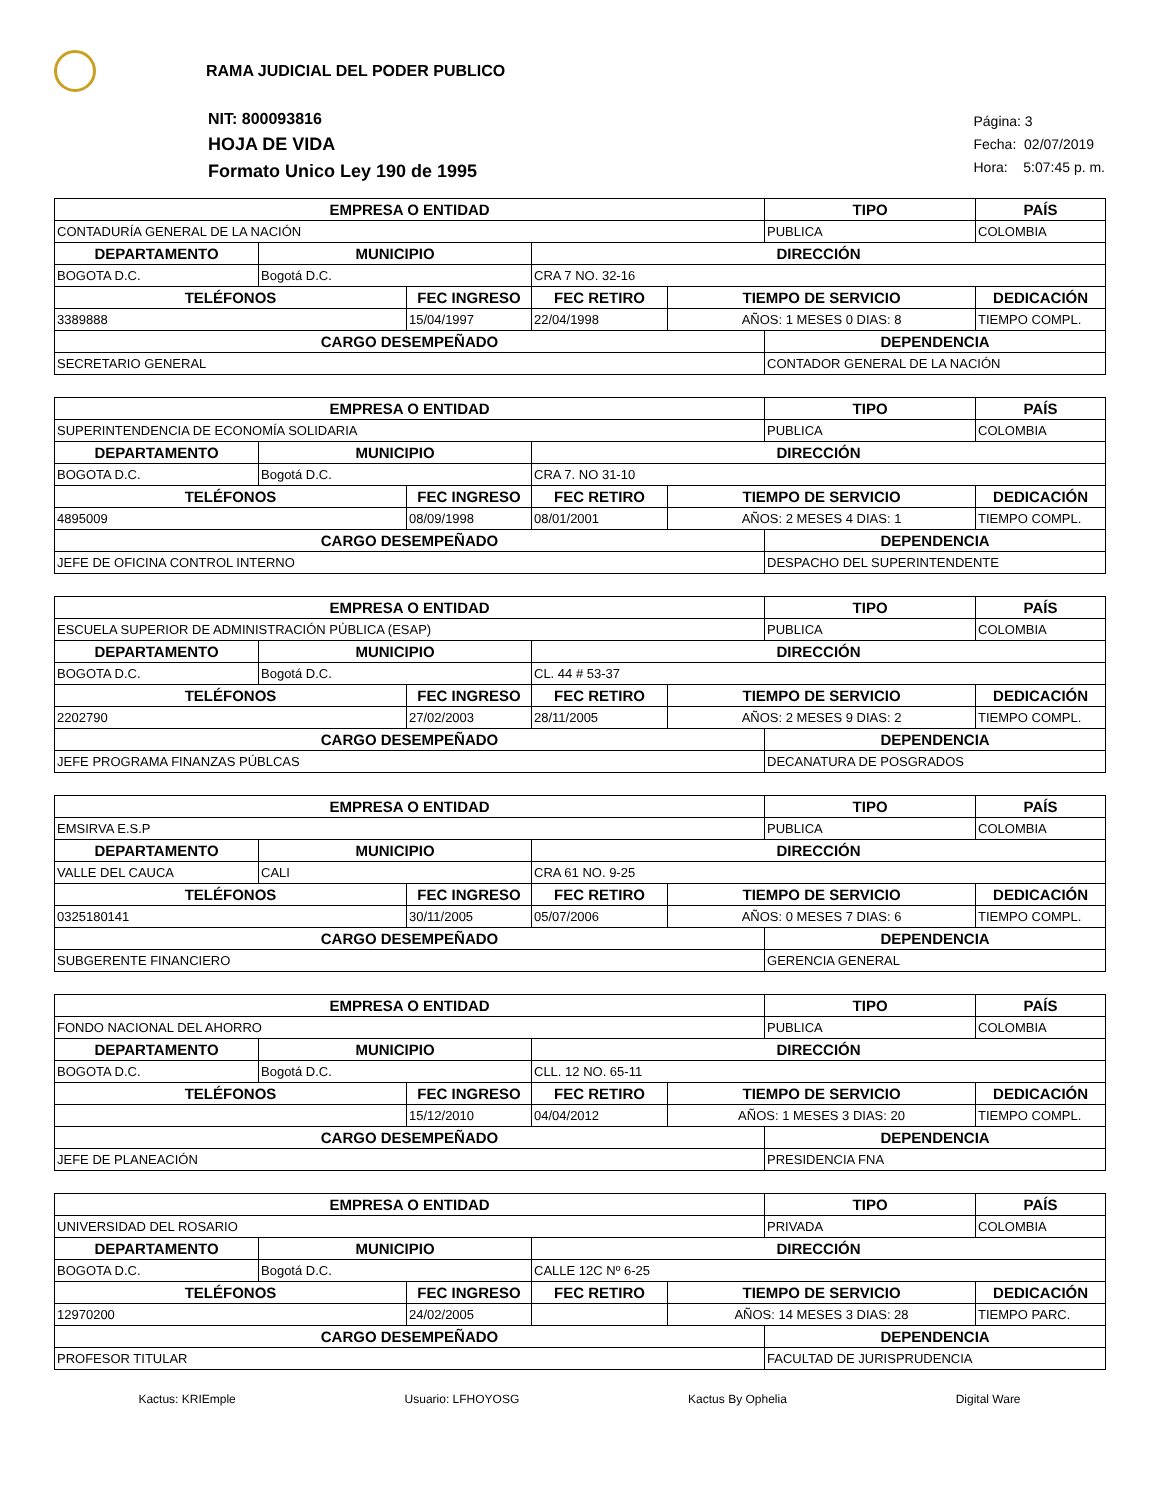RAMA JUDICIAL DEL PODER PUBLICO
NIT: 800093816
HOJA DE VIDA
Formato Unico Ley 190 de 1995
Página: 3
Fecha: 02/07/2019
Hora: 5:07:45 p. m.
| EMPRESA O ENTIDAD | | | | | TIPO | PAÍS |
| --- | --- | --- | --- | --- | --- | --- |
| CONTADURÍA GENERAL DE LA NACIÓN | | | | | PUBLICA | COLOMBIA |
| DEPARTAMENTO | MUNICIPIO | | DIRECCIÓN | | | |
| BOGOTA D.C. | Bogotá D.C. | | CRA 7 NO. 32-16 | | | |
| TELÉFONOS | | FEC INGRESO | FEC RETIRO | TIEMPO DE SERVICIO | | DEDICACIÓN |
| 3389888 | | 15/04/1997 | 22/04/1998 | AÑOS: 1 MESES 0 DIAS: 8 | | TIEMPO COMPL. |
| CARGO DESEMPEÑADO | | | | | DEPENDENCIA | |
| SECRETARIO GENERAL | | | | | CONTADOR GENERAL DE LA NACIÓN | |
| EMPRESA O ENTIDAD | | | | | TIPO | PAÍS |
| --- | --- | --- | --- | --- | --- | --- |
| SUPERINTENDENCIA DE ECONOMÍA SOLIDARIA | | | | | PUBLICA | COLOMBIA |
| DEPARTAMENTO | MUNICIPIO | | DIRECCIÓN | | | |
| BOGOTA D.C. | Bogotá D.C. | | CRA 7. NO 31-10 | | | |
| TELÉFONOS | | FEC INGRESO | FEC RETIRO | TIEMPO DE SERVICIO | | DEDICACIÓN |
| 4895009 | | 08/09/1998 | 08/01/2001 | AÑOS: 2 MESES 4 DIAS: 1 | | TIEMPO COMPL. |
| CARGO DESEMPEÑADO | | | | | DEPENDENCIA | |
| JEFE DE OFICINA CONTROL INTERNO | | | | | DESPACHO DEL SUPERINTENDENTE | |
| EMPRESA O ENTIDAD | | | | | TIPO | PAÍS |
| --- | --- | --- | --- | --- | --- | --- |
| ESCUELA SUPERIOR DE ADMINISTRACIÓN PÚBLICA (ESAP) | | | | | PUBLICA | COLOMBIA |
| DEPARTAMENTO | MUNICIPIO | | DIRECCIÓN | | | |
| BOGOTA D.C. | Bogotá D.C. | | CL. 44 # 53-37 | | | |
| TELÉFONOS | | FEC INGRESO | FEC RETIRO | TIEMPO DE SERVICIO | | DEDICACIÓN |
| 2202790 | | 27/02/2003 | 28/11/2005 | AÑOS: 2 MESES 9 DIAS: 2 | | TIEMPO COMPL. |
| CARGO DESEMPEÑADO | | | | | DEPENDENCIA | |
| JEFE PROGRAMA FINANZAS PÚBLCAS | | | | | DECANATURA DE POSGRADOS | |
| EMPRESA O ENTIDAD | | | | | TIPO | PAÍS |
| --- | --- | --- | --- | --- | --- | --- |
| EMSIRVA E.S.P | | | | | PUBLICA | COLOMBIA |
| DEPARTAMENTO | MUNICIPIO | | DIRECCIÓN | | | |
| VALLE DEL CAUCA | CALI | | CRA 61 NO. 9-25 | | | |
| TELÉFONOS | | FEC INGRESO | FEC RETIRO | TIEMPO DE SERVICIO | | DEDICACIÓN |
| 0325180141 | | 30/11/2005 | 05/07/2006 | AÑOS: 0 MESES 7 DIAS: 6 | | TIEMPO COMPL. |
| CARGO DESEMPEÑADO | | | | | DEPENDENCIA | |
| SUBGERENTE FINANCIERO | | | | | GERENCIA GENERAL | |
| EMPRESA O ENTIDAD | | | | | TIPO | PAÍS |
| --- | --- | --- | --- | --- | --- | --- |
| FONDO NACIONAL DEL AHORRO | | | | | PUBLICA | COLOMBIA |
| DEPARTAMENTO | MUNICIPIO | | DIRECCIÓN | | | |
| BOGOTA D.C. | Bogotá D.C. | | CLL. 12 NO. 65-11 | | | |
| TELÉFONOS | | FEC INGRESO | FEC RETIRO | TIEMPO DE SERVICIO | | DEDICACIÓN |
| | | 15/12/2010 | 04/04/2012 | AÑOS: 1 MESES 3 DIAS: 20 | | TIEMPO COMPL. |
| CARGO DESEMPEÑADO | | | | | DEPENDENCIA | |
| JEFE DE PLANEACIÓN | | | | | PRESIDENCIA FNA | |
| EMPRESA O ENTIDAD | | | | | TIPO | PAÍS |
| --- | --- | --- | --- | --- | --- | --- |
| UNIVERSIDAD DEL ROSARIO | | | | | PRIVADA | COLOMBIA |
| DEPARTAMENTO | MUNICIPIO | | DIRECCIÓN | | | |
| BOGOTA D.C. | Bogotá D.C. | | CALLE 12C Nº 6-25 | | | |
| TELÉFONOS | | FEC INGRESO | FEC RETIRO | TIEMPO DE SERVICIO | | DEDICACIÓN |
| 12970200 | | 24/02/2005 | | AÑOS: 14 MESES 3 DIAS: 28 | | TIEMPO PARC. |
| CARGO DESEMPEÑADO | | | | | DEPENDENCIA | |
| PROFESOR TITULAR | | | | | FACULTAD DE JURISPRUDENCIA | |
Kactus: KRIEmple Usuario: LFHOYOSG Kactus By Ophelia Digital Ware